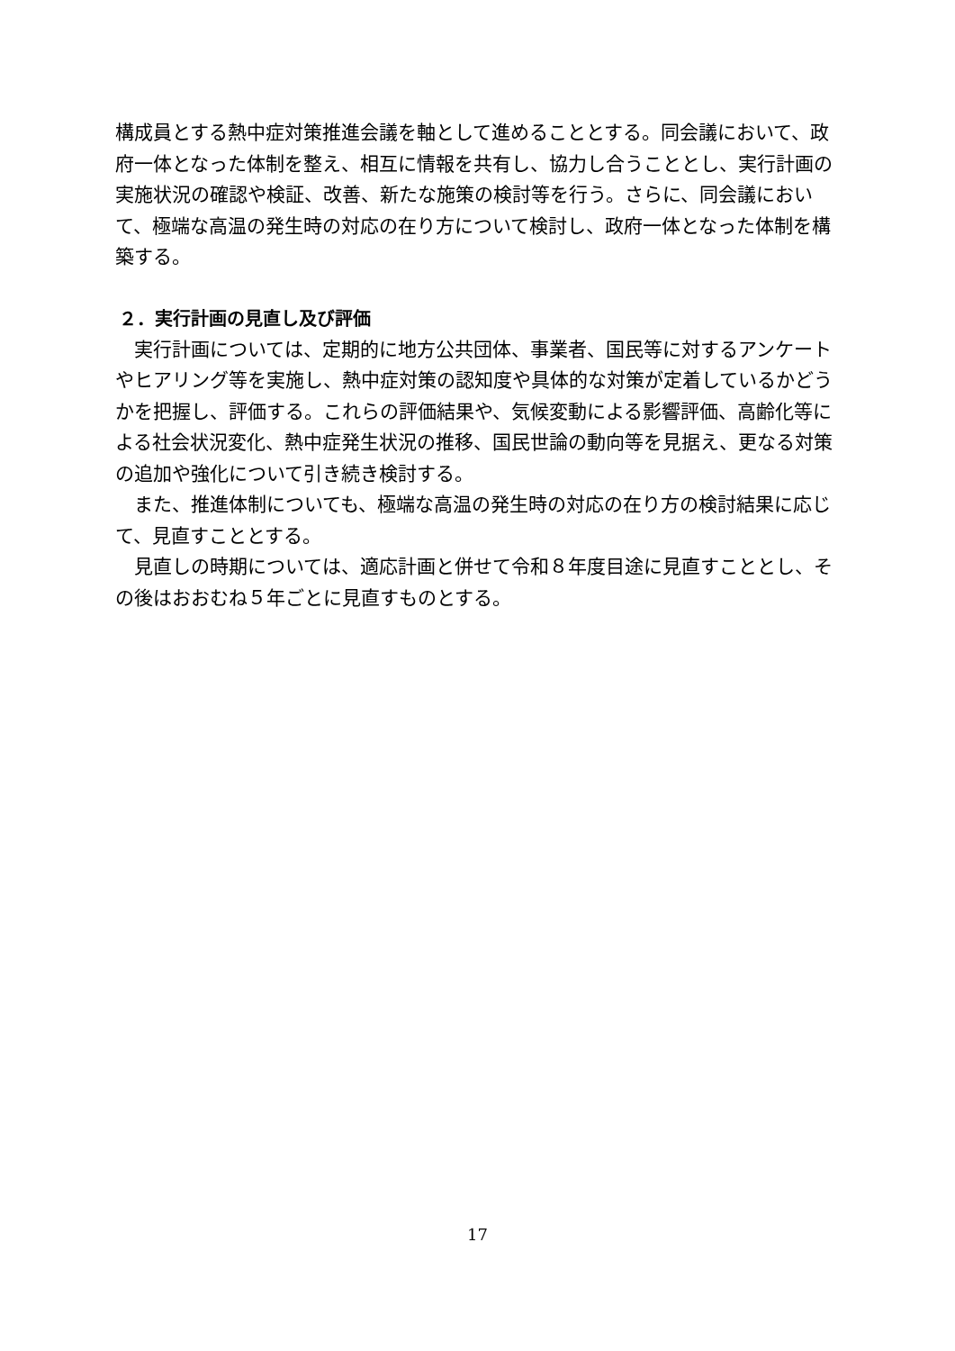構成員とする熱中症対策推進会議を軸として進めることとする。同会議において、政府一体となった体制を整え、相互に情報を共有し、協力し合うこととし、実行計画の実施状況の確認や検証、改善、新たな施策の検討等を行う。さらに、同会議において、極端な高温の発生時の対応の在り方について検討し、政府一体となった体制を構築する。
２．実行計画の見直し及び評価
実行計画については、定期的に地方公共団体、事業者、国民等に対するアンケートやヒアリング等を実施し、熱中症対策の認知度や具体的な対策が定着しているかどうかを把握し、評価する。これらの評価結果や、気候変動による影響評価、高齢化等による社会状況変化、熱中症発生状況の推移、国民世論の動向等を見据え、更なる対策の追加や強化について引き続き検討する。
また、推進体制についても、極端な高温の発生時の対応の在り方の検討結果に応じて、見直すこととする。
見直しの時期については、適応計画と併せて令和８年度目途に見直すこととし、その後はおおむね５年ごとに見直すものとする。
17